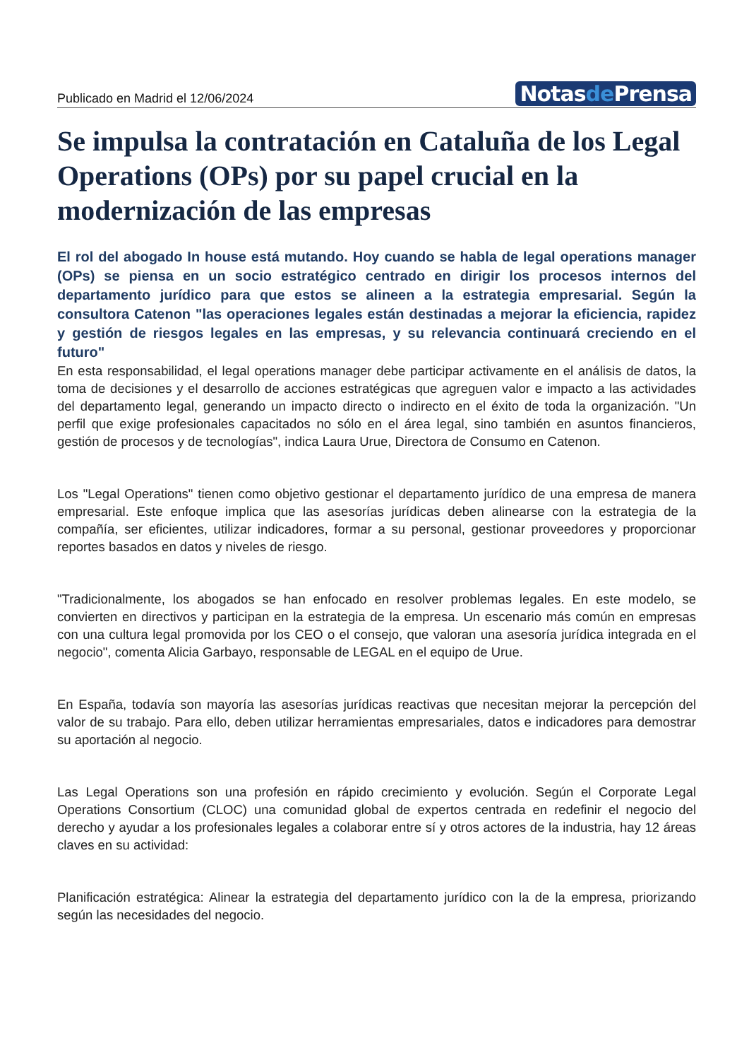Publicado en Madrid el 12/06/2024
Notasde Prensa
Se impulsa la contratación en Cataluña de los Legal Operations (OPs) por su papel crucial en la modernización de las empresas
El rol del abogado In house está mutando. Hoy cuando se habla de legal operations manager (OPs) se piensa en un socio estratégico centrado en dirigir los procesos internos del departamento jurídico para que estos se alineen a la estrategia empresarial. Según la consultora Catenon "las operaciones legales están destinadas a mejorar la eficiencia, rapidez y gestión de riesgos legales en las empresas, y su relevancia continuará creciendo en el futuro"
En esta responsabilidad, el legal operations manager debe participar activamente en el análisis de datos, la toma de decisiones y el desarrollo de acciones estratégicas que agreguen valor e impacto a las actividades del departamento legal, generando un impacto directo o indirecto en el éxito de toda la organización. "Un perfil que exige profesionales capacitados no sólo en el área legal, sino también en asuntos financieros, gestión de procesos y de tecnologías", indica Laura Urue, Directora de Consumo en Catenon.
Los "Legal Operations" tienen como objetivo gestionar el departamento jurídico de una empresa de manera empresarial. Este enfoque implica que las asesorías jurídicas deben alinearse con la estrategia de la compañía, ser eficientes, utilizar indicadores, formar a su personal, gestionar proveedores y proporcionar reportes basados en datos y niveles de riesgo.
"Tradicionalmente, los abogados se han enfocado en resolver problemas legales. En este modelo, se convierten en directivos y participan en la estrategia de la empresa. Un escenario más común en empresas con una cultura legal promovida por los CEO o el consejo, que valoran una asesoría jurídica integrada en el negocio", comenta Alicia Garbayo, responsable de LEGAL en el equipo de Urue.
En España, todavía son mayoría las asesorías jurídicas reactivas que necesitan mejorar la percepción del valor de su trabajo. Para ello, deben utilizar herramientas empresariales, datos e indicadores para demostrar su aportación al negocio.
Las Legal Operations son una profesión en rápido crecimiento y evolución. Según el Corporate Legal Operations Consortium (CLOC) una comunidad global de expertos centrada en redefinir el negocio del derecho y ayudar a los profesionales legales a colaborar entre sí y otros actores de la industria, hay 12 áreas claves en su actividad:
Planificación estratégica: Alinear la estrategia del departamento jurídico con la de la empresa, priorizando según las necesidades del negocio.